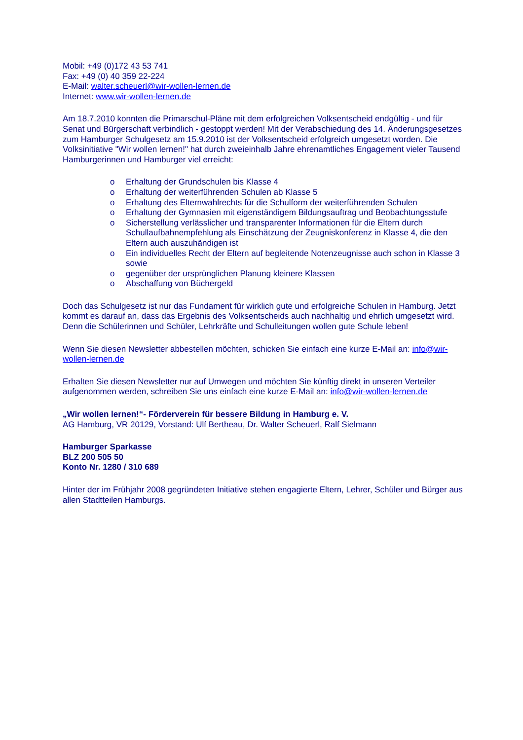Mobil: +49 (0)172 43 53 741
Fax: +49 (0) 40 359 22-224
E-Mail: walter.scheuerl@wir-wollen-lernen.de
Internet: www.wir-wollen-lernen.de
Am 18.7.2010 konnten die Primarschul-Pläne mit dem erfolgreichen Volksentscheid endgültig - und für Senat und Bürgerschaft verbindlich - gestoppt werden! Mit der Verabschiedung des 14. Änderungsgesetzes zum Hamburger Schulgesetz am 15.9.2010 ist der Volksentscheid erfolgreich umgesetzt worden. Die Volksinitiative "Wir wollen lernen!" hat durch zweieinhalb Jahre ehrenamtliches Engagement vieler Tausend Hamburgerinnen und Hamburger viel erreicht:
o Erhaltung der Grundschulen bis Klasse 4
o Erhaltung der weiterführenden Schulen ab Klasse 5
o Erhaltung des Elternwahlrechts für die Schulform der weiterführenden Schulen
o Erhaltung der Gymnasien mit eigenständigem Bildungsauftrag und Beobachtungsstufe
o Sicherstellung verlässlicher und transparenter Informationen für die Eltern durch Schullaufbahnempfehlung als Einschätzung der Zeugniskonferenz in Klasse 4, die den Eltern auch auszuhändigen ist
o Ein individuelles Recht der Eltern auf begleitende Notenzeugnisse auch schon in Klasse 3 sowie
o gegenüber der ursprünglichen Planung kleinere Klassen
o Abschaffung von Büchergeld
Doch das Schulgesetz ist nur das Fundament für wirklich gute und erfolgreiche Schulen in Hamburg. Jetzt kommt es darauf an, dass das Ergebnis des Volksentscheids auch nachhaltig und ehrlich umgesetzt wird. Denn die Schülerinnen und Schüler, Lehrkräfte und Schulleitungen wollen gute Schule leben!
Wenn Sie diesen Newsletter abbestellen möchten, schicken Sie einfach eine kurze E-Mail an: info@wir-wollen-lernen.de
Erhalten Sie diesen Newsletter nur auf Umwegen und möchten Sie künftig direkt in unseren Verteiler aufgenommen werden, schreiben Sie uns einfach eine kurze E-Mail an: info@wir-wollen-lernen.de
„Wir wollen lernen!“- Förderverein für bessere Bildung in Hamburg e. V.
AG Hamburg, VR 20129, Vorstand: Ulf Bertheau, Dr. Walter Scheuerl, Ralf Sielmann
Hamburger Sparkasse
BLZ 200 505 50
Konto Nr. 1280 / 310 689
Hinter der im Frühjahr 2008 gegründeten Initiative stehen engagierte Eltern, Lehrer, Schüler und Bürger aus allen Stadtteilen Hamburgs.